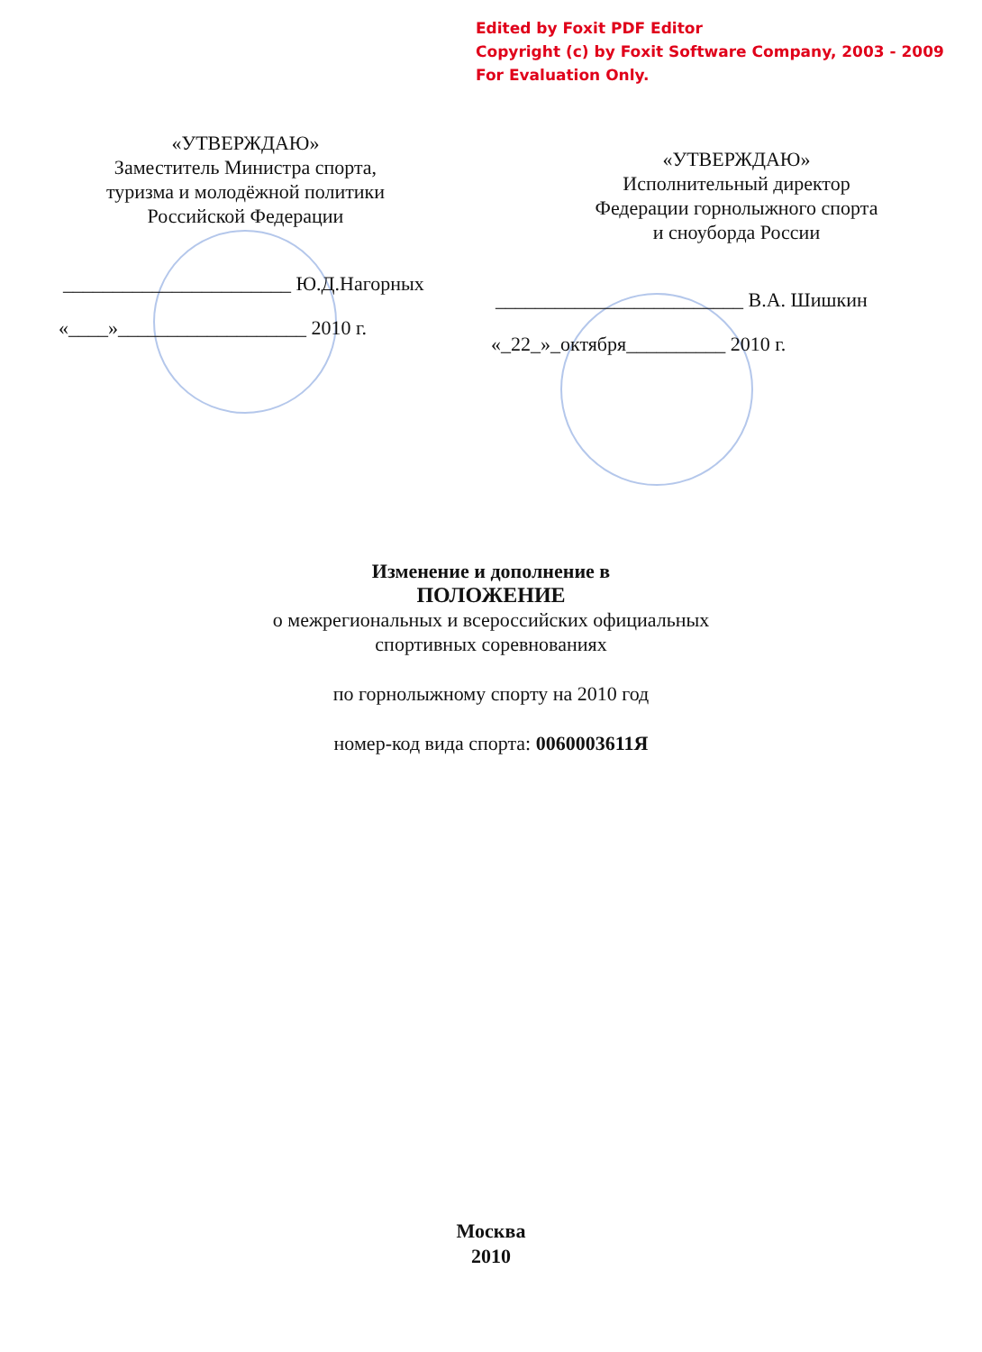Edited by Foxit PDF Editor
Copyright (c) by Foxit Software Company, 2003 - 2009
For Evaluation Only.
«УТВЕРЖДАЮ»
Заместитель Министра спорта,
туризма и молодёжной политики
Российской Федерации
_______________________ Ю.Д.Нагорных
«____»___________________ 2010 г.
«УТВЕРЖДАЮ»
Исполнительный директор
Федерации горнолыжного спорта
и сноуборда России
_________________________ В.А. Шишкин
«_22_»_октября__________ 2010 г.
Изменение и дополнение в
ПОЛОЖЕНИЕ
о межрегиональных и всероссийских официальных
спортивных соревнованиях
по горнолыжному спорту на 2010 год
номер-код вида спорта: 0060003611Я
Москва
2010